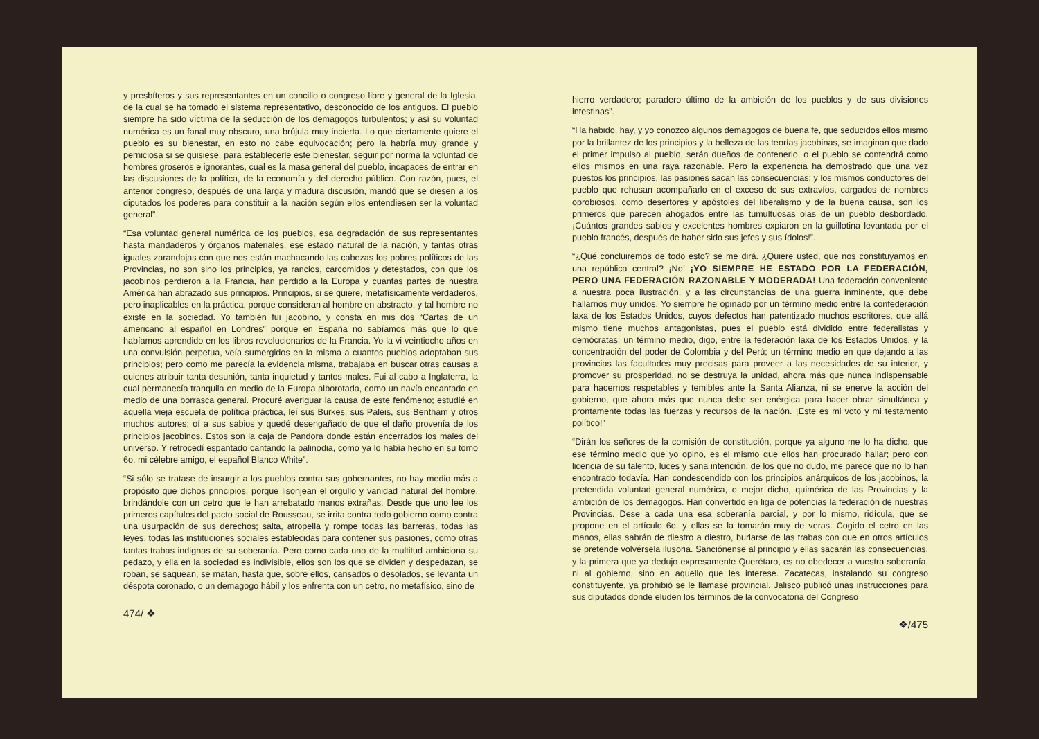y presbíteros y sus representantes en un concilio o congreso libre y general de la Iglesia, de la cual se ha tomado el sistema representativo, desconocido de los antiguos. El pueblo siempre ha sido víctima de la seducción de los demagogos turbulentos; y así su voluntad numérica es un fanal muy obscuro, una brújula muy incierta. Lo que ciertamente quiere el pueblo es su bienestar, en esto no cabe equivocación; pero la habría muy grande y perniciosa si se quisiese, para establecerle este bienestar, seguir por norma la voluntad de hombres groseros e ignorantes, cual es la masa general del pueblo, incapaces de entrar en las discusiones de la política, de la economía y del derecho público. Con razón, pues, el anterior congreso, después de una larga y madura discusión, mandó que se diesen a los diputados los poderes para constituir a la nación según ellos entendiesen ser la voluntad general”.
“Esa voluntad general numérica de los pueblos, esa degradación de sus representantes hasta mandaderos y órganos materiales, ese estado natural de la nación, y tantas otras iguales zarandajas con que nos están machacando las cabezas los pobres políticos de las Provincias, no son sino los principios, ya rancios, carcomidos y detestados, con que los jacobinos perdieron a la Francia, han perdido a la Europa y cuantas partes de nuestra América han abrazado sus principios. Principios, si se quiere, metafísicamente verdaderos, pero inaplicables en la práctica, porque consideran al hombre en abstracto, y tal hombre no existe en la sociedad. Yo también fui jacobino, y consta en mis dos “Cartas de un americano al español en Londres” porque en España no sabíamos más que lo que habíamos aprendido en los libros revolucionarios de la Francia. Yo la vi veintiocho años en una convulsión perpetua, veía sumergidos en la misma a cuantos pueblos adoptaban sus principios; pero como me parecía la evidencia misma, trabajaba en buscar otras causas a quienes atribuir tanta desunión, tanta inquietud y tantos males. Fui al cabo a Inglaterra, la cual permanecía tranquila en medio de la Europa alborotada, como un navío encantado en medio de una borrasca general. Procuré averiguar la causa de este fenómeno; estudié en aquella vieja escuela de política práctica, leí sus Burkes, sus Paleis, sus Bentham y otros muchos autores; oí a sus sabios y quedé desengañado de que el daño provenía de los principios jacobinos. Estos son la caja de Pandora donde están encerrados los males del universo. Y retrocedí espantado cantando la palinodia, como ya lo había hecho en su tomo 6o. mi célebre amigo, el español Blanco White”.
“Si sólo se tratase de insurgir a los pueblos contra sus gobernantes, no hay medio más a propósito que dichos principios, porque lisonjean el orgullo y vanidad natural del hombre, brindándole con un cetro que le han arrebatado manos extrañas. Desde que uno lee los primeros capítulos del pacto social de Rousseau, se irrita contra todo gobierno como contra una usurpación de sus derechos; salta, atropella y rompe todas las barreras, todas las leyes, todas las instituciones sociales establecidas para contener sus pasiones, como otras tantas trabas indignas de su soberanía. Pero como cada uno de la multitud ambiciona su pedazo, y ella en la sociedad es indivisible, ellos son los que se dividen y despedazan, se roban, se saquean, se matan, hasta que, sobre ellos, cansados o desolados, se levanta un déspota coronado, o un demagogo hábil y los enfrenta con un cetro, no metafísico, sino de
474/ ❖
hierro verdadero; paradero último de la ambición de los pueblos y de sus divisiones intestinas”.
“Ha habido, hay, y yo conozco algunos demagogos de buena fe, que seducidos ellos mismo por la brillantez de los principios y la belleza de las teorías jacobinas, se imaginan que dado el primer impulso al pueblo, serán dueños de contenerlo, o el pueblo se contendrá como ellos mismos en una raya razonable. Pero la experiencia ha demostrado que una vez puestos los principios, las pasiones sacan las consecuencias; y los mismos conductores del pueblo que rehusan acompañarlo en el exceso de sus extravíos, cargados de nombres oprobiosos, como desertores y apóstoles del liberalismo y de la buena causa, son los primeros que parecen ahogados entre las tumultuosas olas de un pueblo desbordado. ¡Cuántos grandes sabios y excelentes hombres expiaron en la guillotina levantada por el pueblo francés, después de haber sido sus jefes y sus ídolos!”.
“¿Qué concluiremos de todo esto? se me dirá. ¿Quiere usted, que nos constituyamos en una república central? ¡No! ¡YO SIEMPRE HE ESTADO POR LA FEDERACIÓN, PERO UNA FEDERACIÓN RAZONABLE Y MODERADA! Una federación conveniente a nuestra poca ilustración, y a las circunstancias de una guerra inminente, que debe hallarnos muy unidos. Yo siempre he opinado por un término medio entre la confederación laxa de los Estados Unidos, cuyos defectos han patentizado muchos escritores, que allá mismo tiene muchos antagonistas, pues el pueblo está dividido entre federalistas y demócratas; un término medio, digo, entre la federación laxa de los Estados Unidos, y la concentración del poder de Colombia y del Perú; un término medio en que dejando a las provincias las facultades muy precisas para proveer a las necesidades de su interior, y promover su prosperidad, no se destruya la unidad, ahora más que nunca indispensable para hacernos respetables y temibles ante la Santa Alianza, ni se enerve la acción del gobierno, que ahora más que nunca debe ser enérgica para hacer obrar simultánea y prontamente todas las fuerzas y recursos de la nación. ¡Este es mi voto y mi testamento político!”
“Dirán los señores de la comisión de constitución, porque ya alguno me lo ha dicho, que ese término medio que yo opino, es el mismo que ellos han procurado hallar; pero con licencia de su talento, luces y sana intención, de los que no dudo, me parece que no lo han encontrado todavía. Han condescendido con los principios anárquicos de los jacobinos, la pretendida voluntad general numérica, o mejor dicho, quimérica de las Provincias y la ambición de los demagogos. Han convertido en liga de potencias la federación de nuestras Provincias. Dese a cada una esa soberanía parcial, y por lo mismo, ridícula, que se propone en el artículo 6o. y ellas se la tomarán muy de veras. Cogido el cetro en las manos, ellas sabrán de diestro a diestro, burlarse de las trabas con que en otros artículos se pretende volvérsela ilusoria. Sanciónense al principio y ellas sacarán las consecuencias, y la primera que ya dedujo expresamente Querétaro, es no obedecer a vuestra soberanía, ni al gobierno, sino en aquello que les interese. Zacatecas, instalando su congreso constituyente, ya prohibió se le llamase provincial. Jalisco publicó unas instrucciones para sus diputados donde eluden los términos de la convocatoria del Congreso
❖/475